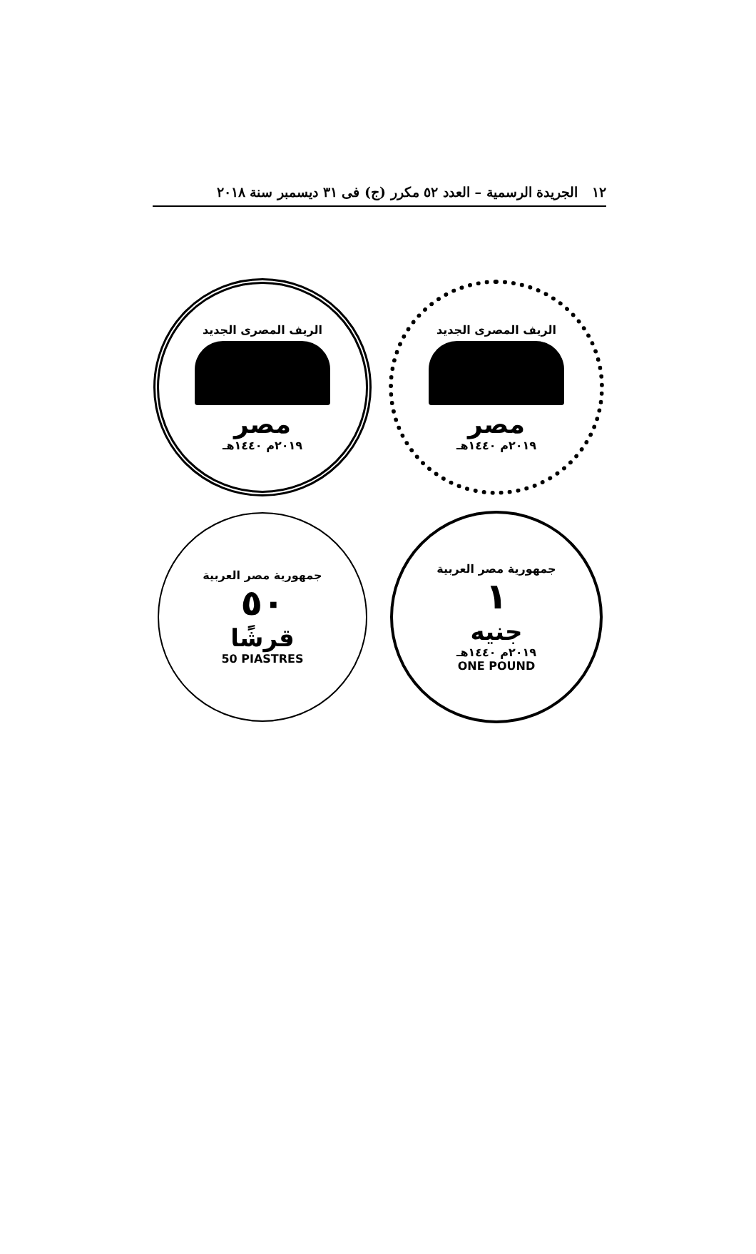١٢ الجريدة الرسمية – العدد ٥٢ مكرر (ج) فى ٣١ ديسمبر سنة ٢٠١٨
الريف المصرى الجديد
مصر
٢٠١٩م ١٤٤٠هـ
الريف المصرى الجديد
مصر
٢٠١٩م ١٤٤٠هـ
جمهورية مصر العربية
٥٠
قرشًا
50 PIASTRES
جمهورية مصر العربية
١
جنيه
٢٠١٩م ١٤٤٠هـ
ONE POUND